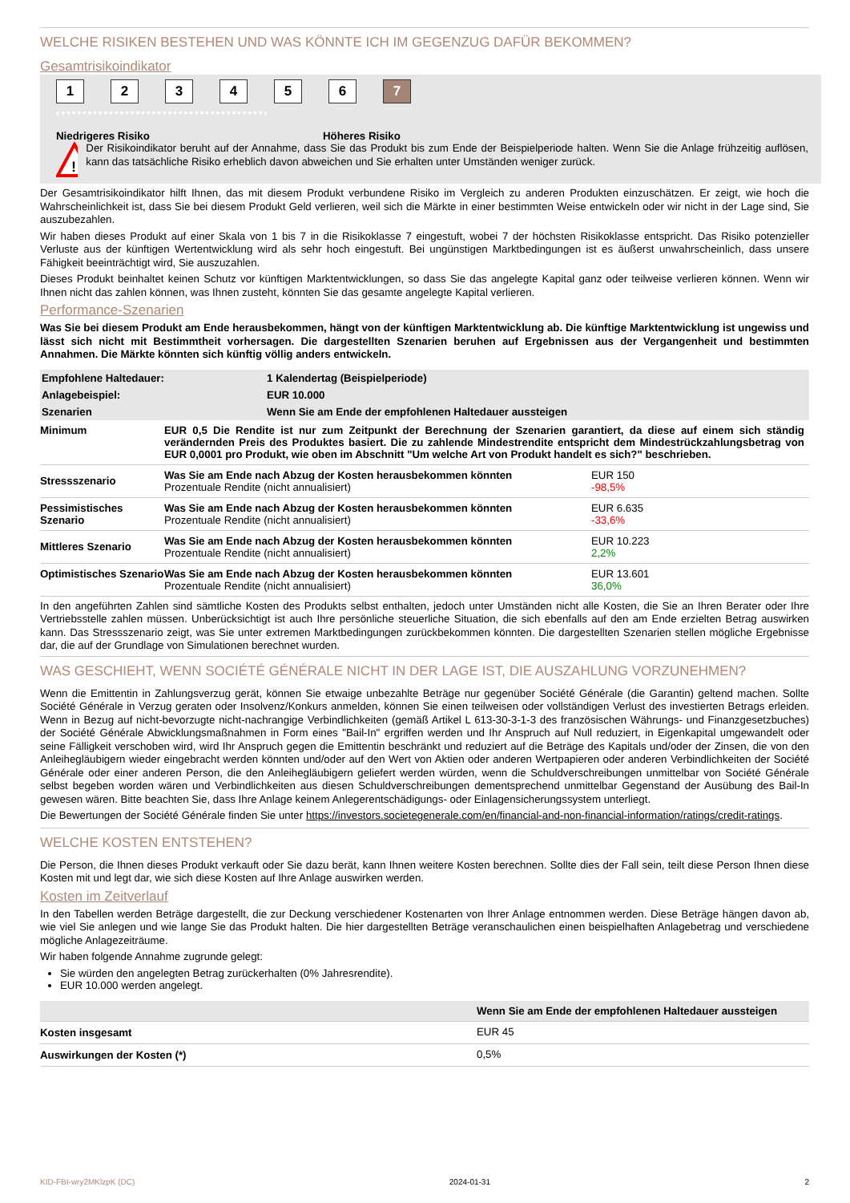WELCHE RISIKEN BESTEHEN UND WAS KÖNNTE ICH IM GEGENZUG DAFÜR BEKOMMEN?
Gesamtrisikoindikator
123456 7
‹••••••••••••••••••••••••••••••••••••••›
Niedrigeres Risiko Höheres Risiko
!
Der Risikoindikator beruht auf der Annahme, dass Sie das Produkt bis zum Ende der Beispielperiode halten. Wenn Sie die Anlage frühzeitig auflösen, kann das tatsächliche Risiko erheblich davon abweichen und Sie erhalten unter Umständen weniger zurück.
Der Gesamtrisikoindikator hilft Ihnen, das mit diesem Produkt verbundene Risiko im Vergleich zu anderen Produkten einzuschätzen. Er zeigt, wie hoch die Wahrscheinlichkeit ist, dass Sie bei diesem Produkt Geld verlieren, weil sich die Märkte in einer bestimmten Weise entwickeln oder wir nicht in der Lage sind, Sie auszubezahlen.
Wir haben dieses Produkt auf einer Skala von 1 bis 7 in die Risikoklasse 7 eingestuft, wobei 7 der höchsten Risikoklasse entspricht. Das Risiko potenzieller Verluste aus der künftigen Wertentwicklung wird als sehr hoch eingestuft. Bei ungünstigen Marktbedingungen ist es äußerst unwahrscheinlich, dass unsere Fähigkeit beeinträchtigt wird, Sie auszuzahlen.
Dieses Produkt beinhaltet keinen Schutz vor künftigen Marktentwicklungen, so dass Sie das angelegte Kapital ganz oder teilweise verlieren können. Wenn wir Ihnen nicht das zahlen können, was Ihnen zusteht, könnten Sie das gesamte angelegte Kapital verlieren.
Performance-Szenarien
Was Sie bei diesem Produkt am Ende herausbekommen, hängt von der künftigen Marktentwicklung ab. Die künftige Marktentwicklung ist ungewiss und lässt sich nicht mit Bestimmtheit vorhersagen. Die dargestellten Szenarien beruhen auf Ergebnissen aus der Vergangenheit und bestimmten Annahmen. Die Märkte könnten sich künftig völlig anders entwickeln.
| Empfohlene Haltedauer: | 1 Kalendertag (Beispielperiode) |
| Anlagebeispiel: | EUR 10.000 |
| Szenarien | Wenn Sie am Ende der empfohlenen Haltedauer aussteigen |
| Minimum | EUR 0,5 Die Rendite ist nur zum Zeitpunkt der Berechnung der Szenarien garantiert, da diese auf einem sich ständig verändernden Preis des Produktes basiert. Die zu zahlende Mindestrendite entspricht dem Mindestrückzahlungsbetrag von EUR 0,0001 pro Produkt, wie oben im Abschnitt "Um welche Art von Produkt handelt es sich?" beschrieben. | |
| Stressszenario | Was Sie am Ende nach Abzug der Kosten herausbekommen könnten Prozentuale Rendite (nicht annualisiert) | EUR 150 -98,5% |
| Pessimistisches Szenario | Was Sie am Ende nach Abzug der Kosten herausbekommen könnten Prozentuale Rendite (nicht annualisiert) | EUR 6.635 -33,6% |
| Mittleres Szenario | Was Sie am Ende nach Abzug der Kosten herausbekommen könnten Prozentuale Rendite (nicht annualisiert) | EUR 10.223 2,2% |
| Optimistisches Szenario | Was Sie am Ende nach Abzug der Kosten herausbekommen könnten Prozentuale Rendite (nicht annualisiert) | EUR 13.601 36,0% |
In den angeführten Zahlen sind sämtliche Kosten des Produkts selbst enthalten, jedoch unter Umständen nicht alle Kosten, die Sie an Ihren Berater oder Ihre Vertriebsstelle zahlen müssen. Unberücksichtigt ist auch Ihre persönliche steuerliche Situation, die sich ebenfalls auf den am Ende erzielten Betrag auswirken kann. Das Stressszenario zeigt, was Sie unter extremen Marktbedingungen zurückbekommen könnten. Die dargestellten Szenarien stellen mögliche Ergebnisse dar, die auf der Grundlage von Simulationen berechnet wurden.
WAS GESCHIEHT, WENN SOCIÉTÉ GÉNÉRALE NICHT IN DER LAGE IST, DIE AUSZAHLUNG VORZUNEHMEN?
Wenn die Emittentin in Zahlungsverzug gerät, können Sie etwaige unbezahlte Beträge nur gegenüber Société Générale (die Garantin) geltend machen. Sollte Société Générale in Verzug geraten oder Insolvenz/Konkurs anmelden, können Sie einen teilweisen oder vollständigen Verlust des investierten Betrags erleiden. Wenn in Bezug auf nicht-bevorzugte nicht-nachrangige Verbindlichkeiten (gemäß Artikel L 613-30-3-1-3 des französischen Währungs- und Finanzgesetzbuches) der Société Générale Abwicklungsmaßnahmen in Form eines "Bail-In" ergriffen werden und Ihr Anspruch auf Null reduziert, in Eigenkapital umgewandelt oder seine Fälligkeit verschoben wird, wird Ihr Anspruch gegen die Emittentin beschränkt und reduziert auf die Beträge des Kapitals und/oder der Zinsen, die von den Anleihegläubigern wieder eingebracht werden könnten und/oder auf den Wert von Aktien oder anderen Wertpapieren oder anderen Verbindlichkeiten der Société Générale oder einer anderen Person, die den Anleihegläubigern geliefert werden würden, wenn die Schuldverschreibungen unmittelbar von Société Générale selbst begeben worden wären und Verbindlichkeiten aus diesen Schuldverschreibungen dementsprechend unmittelbar Gegenstand der Ausübung des Bail-In gewesen wären. Bitte beachten Sie, dass Ihre Anlage keinem Anlegerentschädigungs- oder Einlagensicherungssystem unterliegt.
Die Bewertungen der Société Générale finden Sie unter https://investors.societegenerale.com/en/financial-and-non-financial-information/ratings/credit-ratings.
WELCHE KOSTEN ENTSTEHEN?
Die Person, die Ihnen dieses Produkt verkauft oder Sie dazu berät, kann Ihnen weitere Kosten berechnen. Sollte dies der Fall sein, teilt diese Person Ihnen diese Kosten mit und legt dar, wie sich diese Kosten auf Ihre Anlage auswirken werden.
Kosten im Zeitverlauf
In den Tabellen werden Beträge dargestellt, die zur Deckung verschiedener Kostenarten von Ihrer Anlage entnommen werden. Diese Beträge hängen davon ab, wie viel Sie anlegen und wie lange Sie das Produkt halten. Die hier dargestellten Beträge veranschaulichen einen beispielhaften Anlagebetrag und verschiedene mögliche Anlagezeiträume.
Wir haben folgende Annahme zugrunde gelegt:
Sie würden den angelegten Betrag zurückerhalten (0% Jahresrendite).
EUR 10.000 werden angelegt.
| | Wenn Sie am Ende der empfohlenen Haltedauer aussteigen |
| Kosten insgesamt | EUR 45 |
| Auswirkungen der Kosten (*) | 0,5% |
KID-FBI-wry2MKlzpK (DC) 2024-01-31 2